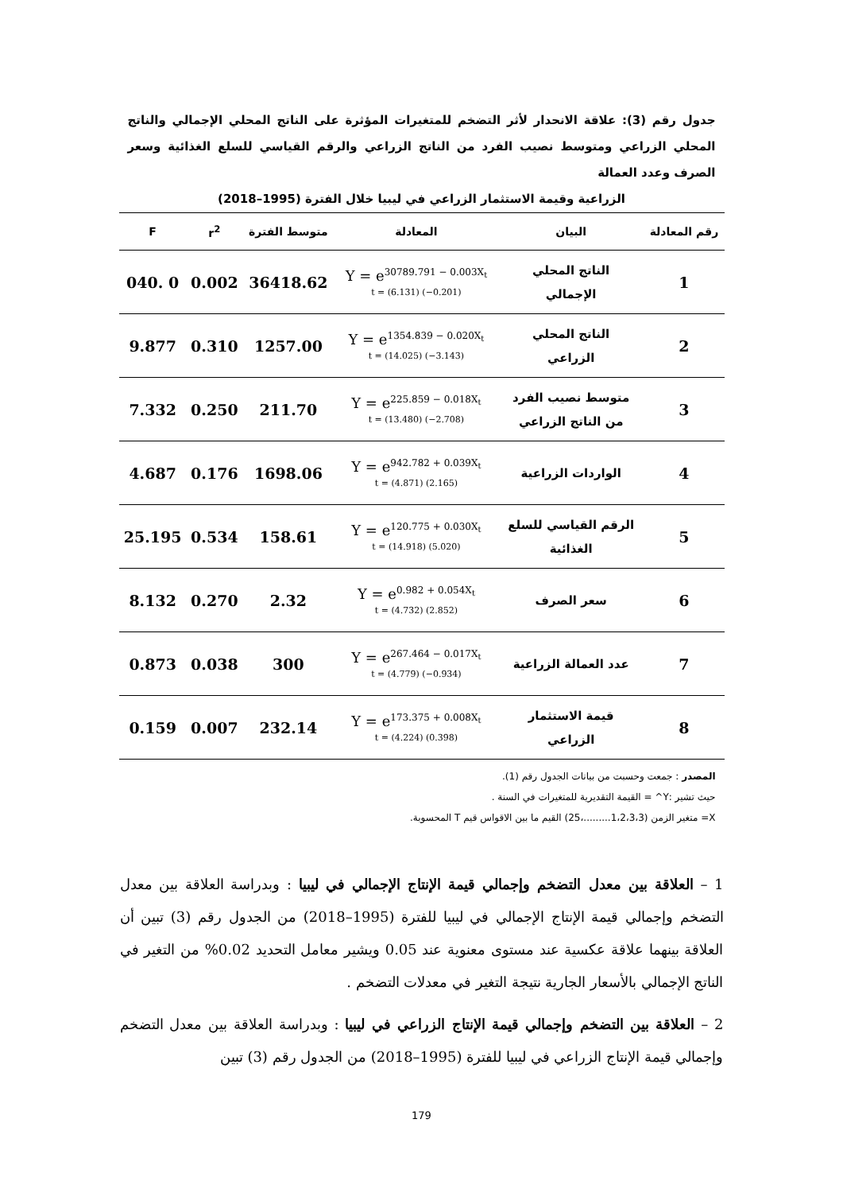جدول رقم (3): علاقة الانحدار لأثر التضخم للمتغيرات المؤثرة على الناتج المحلي الإجمالي والناتج المحلي الزراعي ومتوسط نصيب الفرد من الناتج الزراعي والرقم القياسي للسلع الغذائية وسعر الصرف وعدد العمالة
الزراعية وقيمة الاستثمار الزراعي في ليبيا خلال الفترة (1995–2018)
| رقم المعادلة | البيان | المعادلة | متوسط الفترة | r<sup>2</sup> | F |
| --- | --- | --- | --- | --- | --- |
| 1 | الناتج المحلي الإجمالي | Y = e<sup>30789.791 − 0.003X<sub>t</sub></sup> t = (6.131) (−0.201) | 36418.62 | 0.002 | 0 .040 |
| 2 | الناتج المحلي الزراعي | Y = e<sup>1354.839 − 0.020X<sub>t</sub></sup> t = (14.025) (−3.143) | 1257.00 | 0.310 | 9.877 |
| 3 | متوسط نصيب الفرد من الناتج الزراعي | Y = e<sup>225.859 − 0.018X<sub>t</sub></sup> t = (13.480) (−2.708) | 211.70 | 0.250 | 7.332 |
| 4 | الواردات الزراعية | Y = e<sup>942.782 + 0.039X<sub>t</sub></sup> t = (4.871) (2.165) | 1698.06 | 0.176 | 4.687 |
| 5 | الرقم القياسي للسلع الغذائية | Y = e<sup>120.775 + 0.030X<sub>t</sub></sup> t = (14.918) (5.020) | 158.61 | 0.534 | 25.195 |
| 6 | سعر الصرف | Y = e<sup>0.982 + 0.054X<sub>t</sub></sup> t = (4.732) (2.852) | 2.32 | 0.270 | 8.132 |
| 7 | عدد العمالة الزراعية | Y = e<sup>267.464 − 0.017X<sub>t</sub></sup> t = (4.779) (−0.934) | 300 | 0.038 | 0.873 |
| 8 | قيمة الاستثمار الزراعي | Y = e<sup>173.375 + 0.008X<sub>t</sub></sup> t = (4.224) (0.398) | 232.14 | 0.007 | 0.159 |
المصدر : جمعت وحسبت من بيانات الجدول رقم (1).
حيث تشير :Y^ = القيمة التقديرية للمتغيرات في السنة .
X= متغير الزمن (1،2،3،3.........،25) القيم ما بين الاقواس قيم T المحسوبة.
1 – العلاقة بين معدل التضخم وإجمالي قيمة الإنتاج الإجمالي في ليبيا : وبدراسة العلاقة بين معدل التضخم وإجمالي قيمة الإنتاج الإجمالي في ليبيا للفترة (1995–2018) من الجدول رقم (3) تبين أن العلاقة بينهما علاقة عكسية عند مستوى معنوية عند 0.05 ويشير معامل التحديد 0.02% من التغير في الناتج الإجمالي بالأسعار الجارية نتيجة التغير في معدلات التضخم .
2 – العلاقة بين التضخم وإجمالي قيمة الإنتاج الزراعي في ليبيا : وبدراسة العلاقة بين معدل التضخم وإجمالي قيمة الإنتاج الزراعي في ليبيا للفترة (1995–2018) من الجدول رقم (3) تبين
179